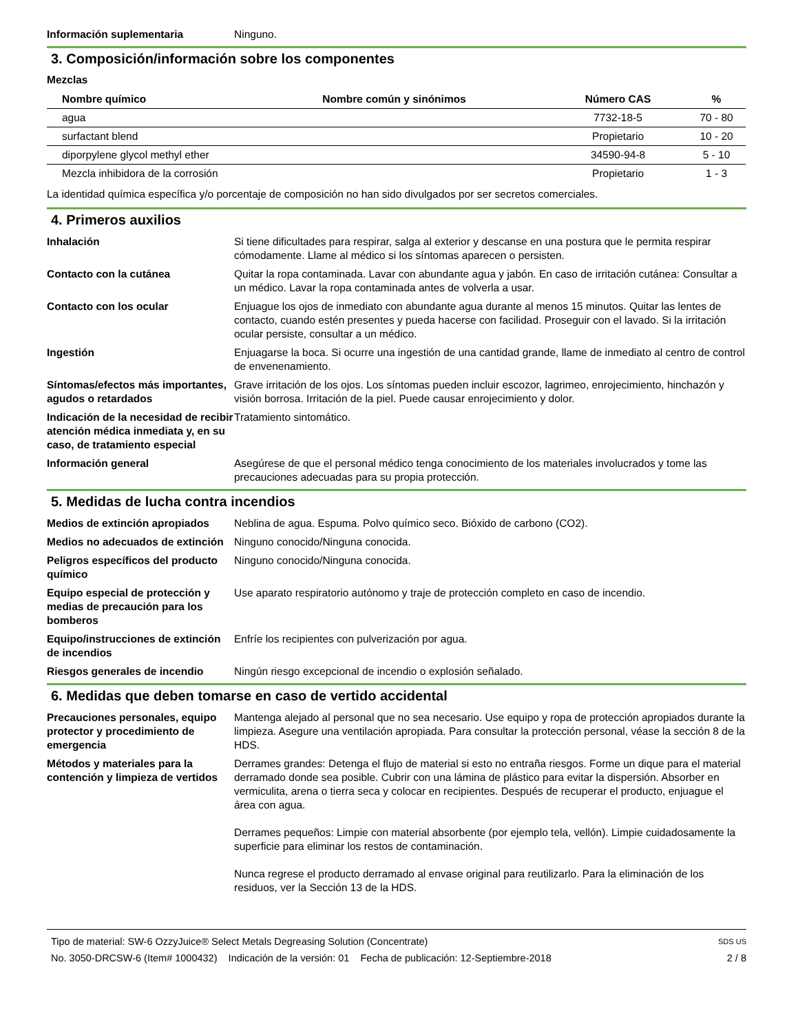Información suplementaria Ninguno.
3. Composición/información sobre los componentes
Mezclas
| Nombre químico | Nombre común y sinónimos | Número CAS | % |
| --- | --- | --- | --- |
| agua | | 7732-18-5 | 70 - 80 |
| surfactant blend | | Propietario | 10 - 20 |
| diporpylene glycol methyl ether | | 34590-94-8 | 5 - 10 |
| Mezcla inhibidora de la corrosión | | Propietario | 1 - 3 |
La identidad química específica y/o porcentaje de composición no han sido divulgados por ser secretos comerciales.
4. Primeros auxilios
Inhalación Si tiene dificultades para respirar, salga al exterior y descanse en una postura que le permita respirar cómodamente. Llame al médico si los síntomas aparecen o persisten.
Contacto con la cutánea Quitar la ropa contaminada. Lavar con abundante agua y jabón. En caso de irritación cutánea: Consultar a un médico. Lavar la ropa contaminada antes de volverla a usar.
Contacto con los ocular Enjuague los ojos de inmediato con abundante agua durante al menos 15 minutos. Quitar las lentes de contacto, cuando estén presentes y pueda hacerse con facilidad. Proseguir con el lavado. Si la irritación ocular persiste, consultar a un médico.
Ingestión Enjuagarse la boca. Si ocurre una ingestión de una cantidad grande, llame de inmediato al centro de control de envenenamiento.
Síntomas/efectos más importantes, agudos o retardados
Grave irritación de los ojos. Los síntomas pueden incluir escozor, lagrimeo, enrojecimiento, hinchazón y visión borrosa. Irritación de la piel. Puede causar enrojecimiento y dolor.
Indicación de la necesidad de recibir atención médica inmediata y, en su caso, de tratamiento especial
Tratamiento sintomático.
Información general Asegúrese de que el personal médico tenga conocimiento de los materiales involucrados y tome las precauciones adecuadas para su propia protección.
5. Medidas de lucha contra incendios
Medios de extinción apropiados
Neblina de agua. Espuma. Polvo químico seco. Bióxido de carbono (CO2).
Medios no adecuados de extinción
Ninguno conocido/Ninguna conocida.
Peligros específicos del producto químico
Ninguno conocido/Ninguna conocida.
Equipo especial de protección y medias de precaución para los bomberos
Use aparato respiratorio autónomo y traje de protección completo en caso de incendio.
Equipo/instrucciones de extinción de incendios
Enfríe los recipientes con pulverización por agua.
Riesgos generales de incendio Ningún riesgo excepcional de incendio o explosión señalado.
6. Medidas que deben tomarse en caso de vertido accidental
Precauciones personales, equipo protector y procedimiento de emergencia
Mantenga alejado al personal que no sea necesario. Use equipo y ropa de protección apropiados durante la limpieza. Asegure una ventilación apropiada. Para consultar la protección personal, véase la sección 8 de la HDS.
Métodos y materiales para la contención y limpieza de vertidos
Derrames grandes: Detenga el flujo de material si esto no entraña riesgos. Forme un dique para el material derramado donde sea posible. Cubrir con una lámina de plástico para evitar la dispersión. Absorber en vermiculita, arena o tierra seca y colocar en recipientes. Después de recuperar el producto, enjuague el área con agua.
Derrames pequeños: Limpie con material absorbente (por ejemplo tela, vellón). Limpie cuidadosamente la superficie para eliminar los restos de contaminación.
Nunca regrese el producto derramado al envase original para reutilizarlo. Para la eliminación de los residuos, ver la Sección 13 de la HDS.
Tipo de material: SW-6 OzzyJuice® Select Metals Degreasing Solution (Concentrate) SDS US
No. 3050-DRCSW-6 (Item# 1000432) Indicación de la versión: 01 Fecha de publicación: 12-Septiembre-2018 2 / 8